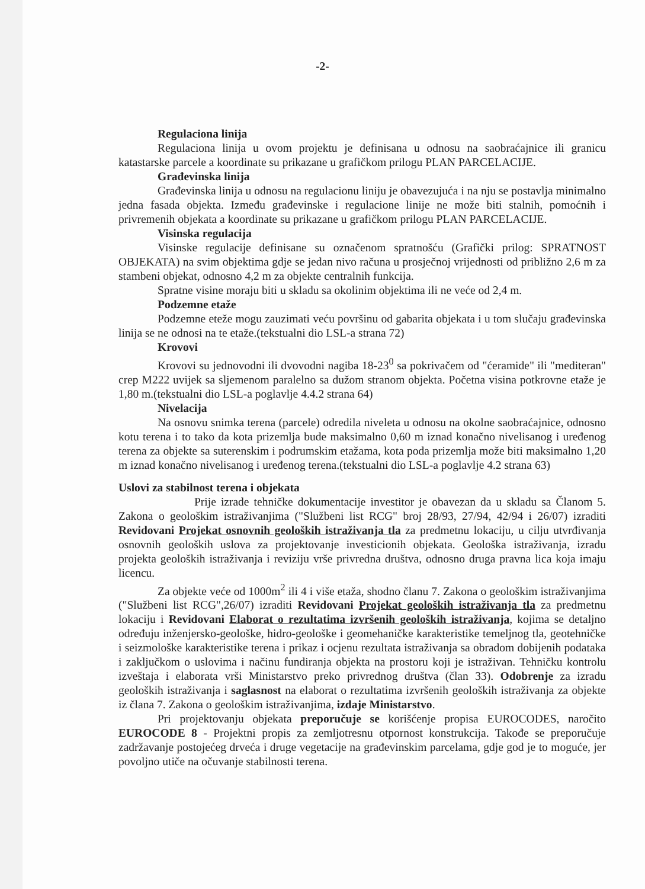-2-
Regulaciona linija
Regulaciona linija u ovom projektu je definisana u odnosu na saobraćajnice ili granicu katastarske parcele a koordinate su prikazane u grafičkom prilogu PLAN PARCELACIJE.
Građevinska linija
Građevinska linija u odnosu na regulacionu liniju je obavezujuća i na nju se postavlja minimalno jedna fasada objekta. Između građevinske i regulacione linije ne može biti stalnih, pomoćnih i privremenih objekata a koordinate su prikazane u grafičkom prilogu PLAN PARCELACIJE.
Visinska regulacija
Visinske regulacije definisane su označenom spratnošću (Grafički prilog: SPRATNOST OBJEKATA) na svim objektima gdje se jedan nivo računa u prosječnoj vrijednosti od približno 2,6 m za stambeni objekat, odnosno 4,2 m za objekte centralnih funkcija.
Spratne visine moraju biti u skladu sa okolinim objektima ili ne veće od 2,4 m.
Podzemne etaže
Podzemne eteže mogu zauzimati veću površinu od gabarita objekata i u tom slučaju građevinska linija se ne odnosi na te etaže.(tekstualni dio LSL-a strana 72)
Krovovi
Krovovi su jednovodni ili dvovodni nagiba 18-23<sup>0</sup> sa pokrivačem od "ćeramide" ili "mediteran" crep M222 uvijek sa sljemenom paralelno sa dužom stranom objekta. Početna visina potkrovne etaže je 1,80 m.(tekstualni dio LSL-a poglavlje 4.4.2 strana 64)
Nivelacija
Na osnovu snimka terena (parcele) odredila niveleta u odnosu na okolne saobraćajnice, odnosno kotu terena i to tako da kota prizemlja bude maksimalno 0,60 m iznad konačno nivelisanog i uređenog terena za objekte sa suterenskim i podrumskim etažama, kota poda prizemlja može biti maksimalno 1,20 m iznad konačno nivelisanog i uređenog terena.(tekstualni dio LSL-a poglavlje 4.2 strana 63)
Uslovi za stabilnost terena i objekata
Prije izrade tehničke dokumentacije investitor je obavezan da u skladu sa Članom 5. Zakona o geološkim istraživanjima ("Službeni list RCG" broj 28/93, 27/94, 42/94 i 26/07) izraditi Revidovani Projekat osnovnih geoloških istraživanja tla za predmetnu lokaciju, u cilju utvrđivanja osnovnih geoloških uslova za projektovanje investicionih objekata. Geološka istraživanja, izradu projekta geoloških istraživanja i reviziju vrše privredna društva, odnosno druga pravna lica koja imaju licencu.
Za objekte veće od 1000m<sup>2</sup> ili 4 i više etaža, shodno članu 7. Zakona o geološkim istraživanjima ("Službeni list RCG",26/07) izraditi Revidovani Projekat geoloških istraživanja tla za predmetnu lokaciju i Revidovani Elaborat o rezultatima izvršenih geoloških istraživanja, kojima se detaljno određuju inženjersko-geološke, hidro-geološke i geomehaničke karakteristike temeljnog tla, geotehničke i seizmološke karakteristike terena i prikaz i ocjenu rezultata istraživanja sa obradom dobijenih podataka i zaključkom o uslovima i načinu fundiranja objekta na prostoru koji je istraživan. Tehničku kontrolu izveštaja i elaborata vrši Ministarstvo preko privrednog društva (član 33). Odobrenje za izradu geoloških istraživanja i saglasnost na elaborat o rezultatima izvršenih geoloških istraživanja za objekte iz člana 7. Zakona o geološkim istraživanjima, izdaje Ministarstvo.
Pri projektovanju objekata preporučuje se korišćenje propisa EUROCODES, naročito EUROCODE 8 - Projektni propis za zemljotresnu otpornost konstrukcija. Takođe se preporučuje zadržavanje postojećeg drveća i druge vegetacije na građevinskim parcelama, gdje god je to moguće, jer povoljno utiče na očuvanje stabilnosti terena.